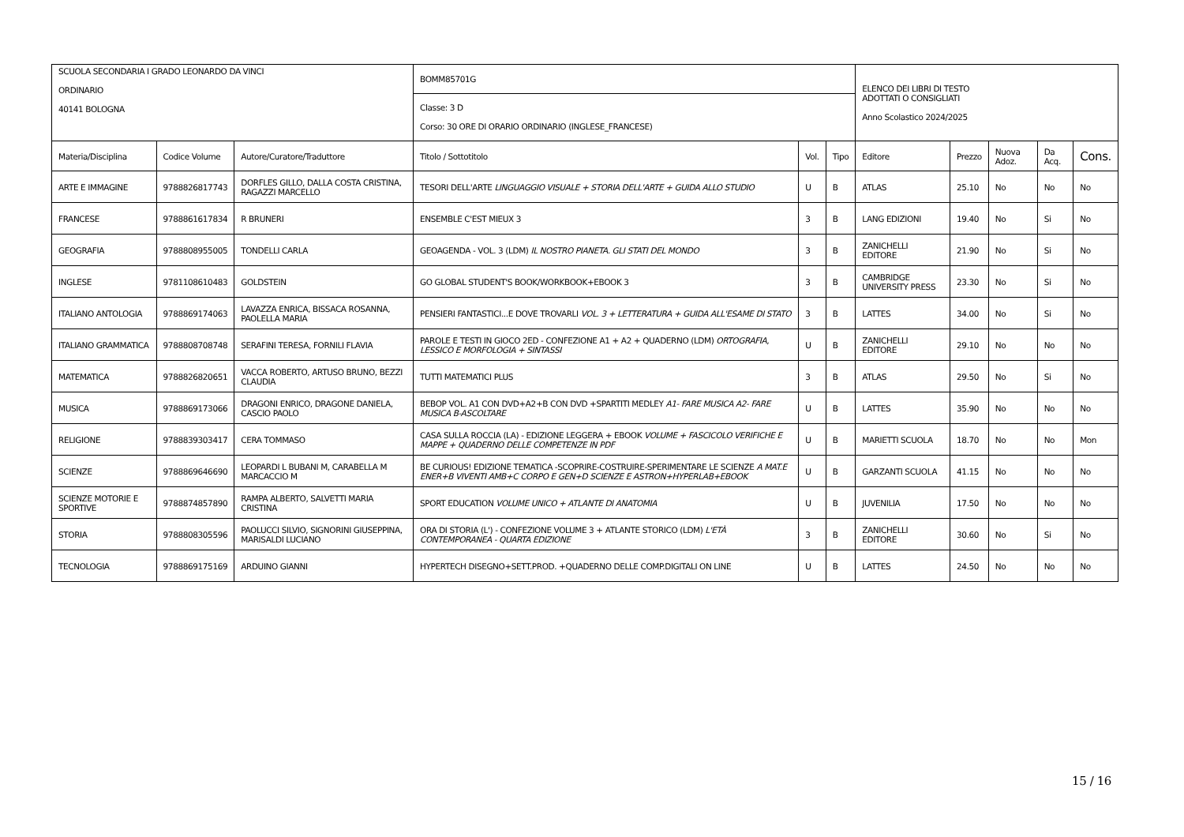| SCUOLA SECONDARIA I GRADO LEONARDO DA VINCI ORDINARIO 40141 BOLOGNA | | | BOMM85701G | | | ELENCO DEI LIBRI DI TESTO ADOTTATI O CONSIGLIATI Anno Scolastico 2024/2025 | | | | |
| | | | Classe: 3 D Corso: 30 ORE DI ORARIO ORDINARIO (INGLESE_FRANCESE) | | | | | | | |
| Materia/Disciplina | Codice Volume | Autore/Curatore/Traduttore | Titolo / Sottotitolo | Vol. | Tipo | Editore | Prezzo | Nuova Adoz. | Da Acq. | Cons. |
| ARTE E IMMAGINE | 9788826817743 | DORFLES GILLO, DALLA COSTA CRISTINA, RAGAZZI MARCELLO | TESORI DELL'ARTE LINGUAGGIO VISUALE + STORIA DELL'ARTE + GUIDA ALLO STUDIO | U | B | ATLAS | 25.10 | No | No | No |
| FRANCESE | 9788861617834 | R BRUNERI | ENSEMBLE C'EST MIEUX 3 | 3 | B | LANG EDIZIONI | 19.40 | No | Si | No |
| GEOGRAFIA | 9788808955005 | TONDELLI CARLA | GEOAGENDA - VOL. 3 (LDM) IL NOSTRO PIANETA. GLI STATI DEL MONDO | 3 | B | ZANICHELLI EDITORE | 21.90 | No | Si | No |
| INGLESE | 9781108610483 | GOLDSTEIN | GO GLOBAL STUDENT'S BOOK/WORKBOOK+EBOOK 3 | 3 | B | CAMBRIDGE UNIVERSITY PRESS | 23.30 | No | Si | No |
| ITALIANO ANTOLOGIA | 9788869174063 | LAVAZZA ENRICA, BISSACA ROSANNA, PAOLELLA MARIA | PENSIERI FANTASTICI...E DOVE TROVARLI VOL. 3 + LETTERATURA + GUIDA ALL'ESAME DI STATO | 3 | B | LATTES | 34.00 | No | Si | No |
| ITALIANO GRAMMATICA | 9788808708748 | SERAFINI TERESA, FORNILI FLAVIA | PAROLE E TESTI IN GIOCO 2ED - CONFEZIONE A1 + A2 + QUADERNO (LDM) ORTOGRAFIA, LESSICO E MORFOLOGIA + SINTASSI | U | B | ZANICHELLI EDITORE | 29.10 | No | No | No |
| MATEMATICA | 9788826820651 | VACCA ROBERTO, ARTUSO BRUNO, BEZZI CLAUDIA | TUTTI MATEMATICI PLUS | 3 | B | ATLAS | 29.50 | No | Si | No |
| MUSICA | 9788869173066 | DRAGONI ENRICO, DRAGONE DANIELA, CASCIO PAOLO | BEBOP VOL. A1 CON DVD+A2+B CON DVD +SPARTITI MEDLEY A1- FARE MUSICA A2- FARE MUSICA B-ASCOLTARE | U | B | LATTES | 35.90 | No | No | No |
| RELIGIONE | 9788839303417 | CERA TOMMASO | CASA SULLA ROCCIA (LA) - EDIZIONE LEGGERA + EBOOK VOLUME + FASCICOLO VERIFICHE E MAPPE + QUADERNO DELLE COMPETENZE IN PDF | U | B | MARIETTI SCUOLA | 18.70 | No | No | Mon |
| SCIENZE | 9788869646690 | LEOPARDI L BUBANI M, CARABELLA M MARCACCIO M | BE CURIOUS! EDIZIONE TEMATICA -SCOPRIRE-COSTRUIRE-SPERIMENTARE LE SCIENZE A MAT.E ENER+B VIVENTI AMB+C CORPO E GEN+D SCIENZE E ASTRON+HYPERLAB+EBOOK | U | B | GARZANTI SCUOLA | 41.15 | No | No | No |
| SCIENZE MOTORIE E SPORTIVE | 9788874857890 | RAMPA ALBERTO, SALVETTI MARIA CRISTINA | SPORT EDUCATION VOLUME UNICO + ATLANTE DI ANATOMIA | U | B | JUVENILIA | 17.50 | No | No | No |
| STORIA | 9788808305596 | PAOLUCCI SILVIO, SIGNORINI GIUSEPPINA, MARISALDI LUCIANO | ORA DI STORIA (L') - CONFEZIONE VOLUME 3 + ATLANTE STORICO (LDM) L'ETÀ CONTEMPORANEA - QUARTA EDIZIONE | 3 | B | ZANICHELLI EDITORE | 30.60 | No | Si | No |
| TECNOLOGIA | 9788869175169 | ARDUINO GIANNI | HYPERTECH DISEGNO+SETT.PROD. +QUADERNO DELLE COMP.DIGITALI ON LINE | U | B | LATTES | 24.50 | No | No | No |
15 / 16